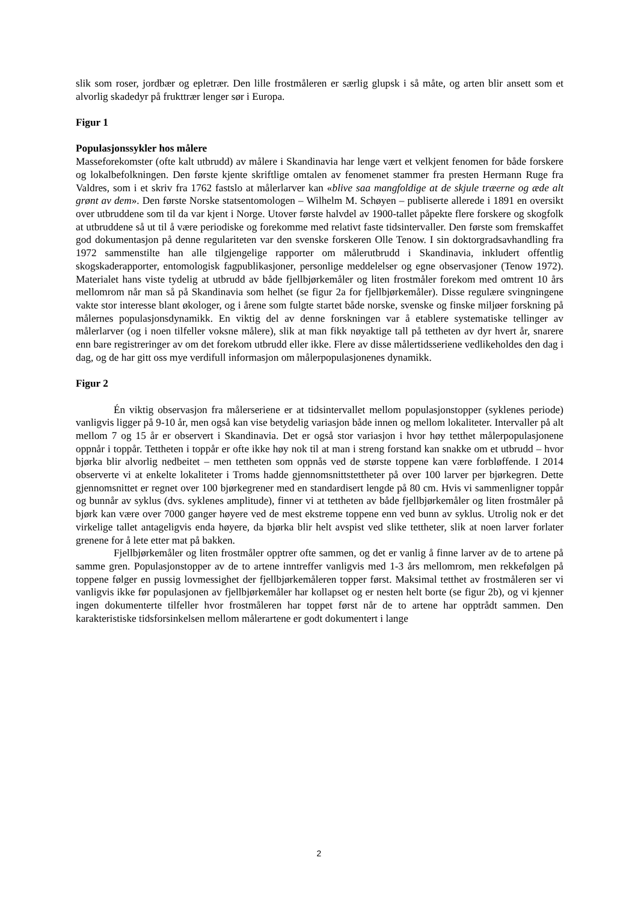slik som roser, jordbær og epletrær. Den lille frostmåleren er særlig glupsk i så måte, og arten blir ansett som et alvorlig skadedyr på frukttrær lenger sør i Europa.
Figur 1
Populasjonssykler hos målere
Masseforekomster (ofte kalt utbrudd) av målere i Skandinavia har lenge vært et velkjent fenomen for både forskere og lokalbefolkningen. Den første kjente skriftlige omtalen av fenomenet stammer fra presten Hermann Ruge fra Valdres, som i et skriv fra 1762 fastslo at målerlarver kan «blive saa mangfoldige at de skjule træerne og æde alt grønt av dem». Den første Norske statsentomologen – Wilhelm M. Schøyen – publiserte allerede i 1891 en oversikt over utbruddene som til da var kjent i Norge. Utover første halvdel av 1900-tallet påpekte flere forskere og skogfolk at utbruddene så ut til å være periodiske og forekomme med relativt faste tidsintervaller. Den første som fremskaffet god dokumentasjon på denne regulariteten var den svenske forskeren Olle Tenow. I sin doktorgradsavhandling fra 1972 sammenstilte han alle tilgjengelige rapporter om målerutbrudd i Skandinavia, inkludert offentlig skogskaderapporter, entomologisk fagpublikasjoner, personlige meddelelser og egne observasjoner (Tenow 1972). Materialet hans viste tydelig at utbrudd av både fjellbjørkemåler og liten frostmåler forekom med omtrent 10 års mellomrom når man så på Skandinavia som helhet (se figur 2a for fjellbjørkemåler). Disse regulære svingningene vakte stor interesse blant økologer, og i årene som fulgte startet både norske, svenske og finske miljøer forskning på målernes populasjonsdynamikk. En viktig del av denne forskningen var å etablere systematiske tellinger av målerlarver (og i noen tilfeller voksne målere), slik at man fikk nøyaktige tall på tettheten av dyr hvert år, snarere enn bare registreringer av om det forekom utbrudd eller ikke. Flere av disse målertidsseriene vedlikeholdes den dag i dag, og de har gitt oss mye verdifull informasjon om målerpopulasjonenes dynamikk.
Figur 2
Én viktig observasjon fra målerseriene er at tidsintervallet mellom populasjonstopper (syklenes periode) vanligvis ligger på 9-10 år, men også kan vise betydelig variasjon både innen og mellom lokaliteter. Intervaller på alt mellom 7 og 15 år er observert i Skandinavia. Det er også stor variasjon i hvor høy tetthet målerpopulasjonene oppnår i toppår. Tettheten i toppår er ofte ikke høy nok til at man i streng forstand kan snakke om et utbrudd – hvor bjørka blir alvorlig nedbeitet – men tettheten som oppnås ved de største toppene kan være forbløffende. I 2014 observerte vi at enkelte lokaliteter i Troms hadde gjennomsnittstettheter på over 100 larver per bjørkegren. Dette gjennomsnittet er regnet over 100 bjørkegrener med en standardisert lengde på 80 cm. Hvis vi sammenligner toppår og bunnår av syklus (dvs. syklenes amplitude), finner vi at tettheten av både fjellbjørkemåler og liten frostmåler på bjørk kan være over 7000 ganger høyere ved de mest ekstreme toppene enn ved bunn av syklus. Utrolig nok er det virkelige tallet antageligvis enda høyere, da bjørka blir helt avspist ved slike tettheter, slik at noen larver forlater grenene for å lete etter mat på bakken.
Fjellbjørkemåler og liten frostmåler opptrer ofte sammen, og det er vanlig å finne larver av de to artene på samme gren. Populasjonstopper av de to artene inntreffer vanligvis med 1-3 års mellomrom, men rekkefølgen på toppene følger en pussig lovmessighet der fjellbjørkemåleren topper først. Maksimal tetthet av frostmåleren ser vi vanligvis ikke før populasjonen av fjellbjørkemåler har kollapset og er nesten helt borte (se figur 2b), og vi kjenner ingen dokumenterte tilfeller hvor frostmåleren har toppet først når de to artene har opptrådt sammen. Den karakteristiske tidsforsinkelsen mellom målerartene er godt dokumentert i lange
2